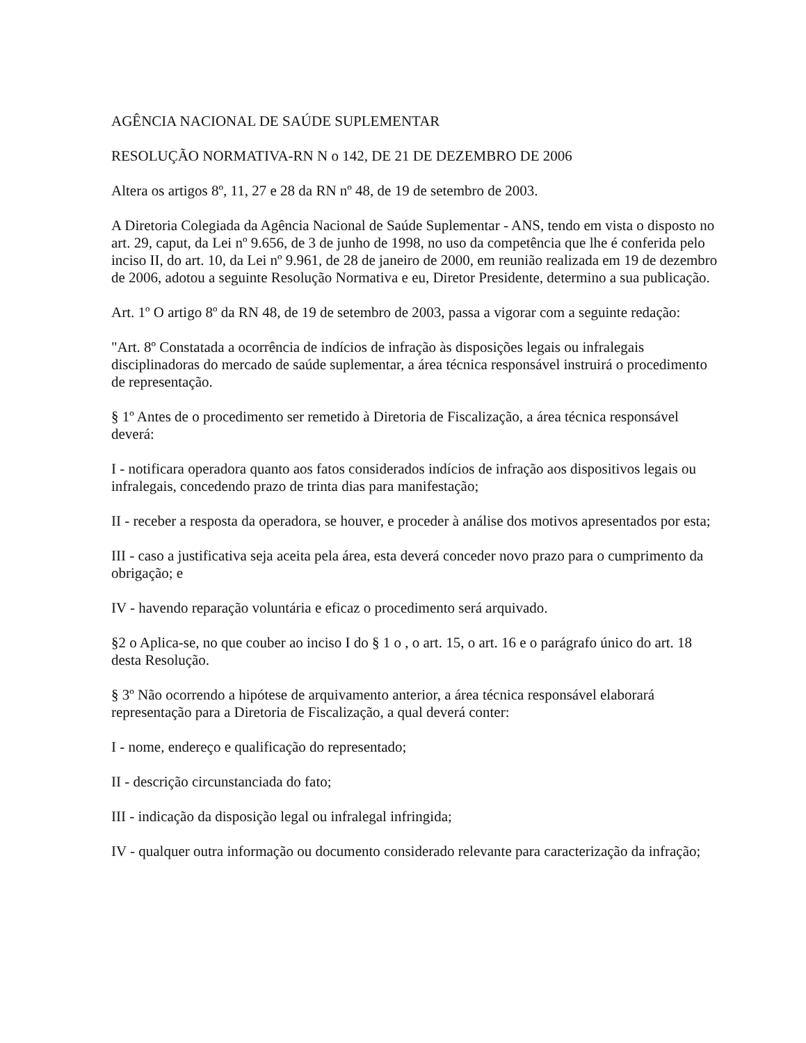AGÊNCIA NACIONAL DE SAÚDE SUPLEMENTAR
RESOLUÇÃO NORMATIVA-RN N o 142, DE 21 DE DEZEMBRO DE 2006
Altera os artigos 8º, 11, 27 e 28 da RN nº 48, de 19 de setembro de 2003.
A Diretoria Colegiada da Agência Nacional de Saúde Suplementar - ANS, tendo em vista o disposto no art. 29, caput, da Lei nº 9.656, de 3 de junho de 1998, no uso da competência que lhe é conferida pelo inciso II, do art. 10, da Lei nº 9.961, de 28 de janeiro de 2000, em reunião realizada em 19 de dezembro de 2006, adotou a seguinte Resolução Normativa e eu, Diretor Presidente, determino a sua publicação.
Art. 1º O artigo 8º da RN 48, de 19 de setembro de 2003, passa a vigorar com a seguinte redação:
"Art. 8º Constatada a ocorrência de indícios de infração às disposições legais ou infralegais disciplinadoras do mercado de saúde suplementar, a área técnica responsável instruirá o procedimento de representação.
§ 1º Antes de o procedimento ser remetido à Diretoria de Fiscalização, a área técnica responsável deverá:
I - notificara operadora quanto aos fatos considerados indícios de infração aos dispositivos legais ou infralegais, concedendo prazo de trinta dias para manifestação;
II - receber a resposta da operadora, se houver, e proceder à análise dos motivos apresentados por esta;
III - caso a justificativa seja aceita pela área, esta deverá conceder novo prazo para o cumprimento da obrigação; e
IV - havendo reparação voluntária e eficaz o procedimento será arquivado.
§2 o Aplica-se, no que couber ao inciso I do § 1 o , o art. 15, o art. 16 e o parágrafo único do art. 18 desta Resolução.
§ 3º Não ocorrendo a hipótese de arquivamento anterior, a área técnica responsável elaborará representação para a Diretoria de Fiscalização, a qual deverá conter:
I - nome, endereço e qualificação do representado;
II - descrição circunstanciada do fato;
III - indicação da disposição legal ou infralegal infringida;
IV - qualquer outra informação ou documento considerado relevante para caracterização da infração;